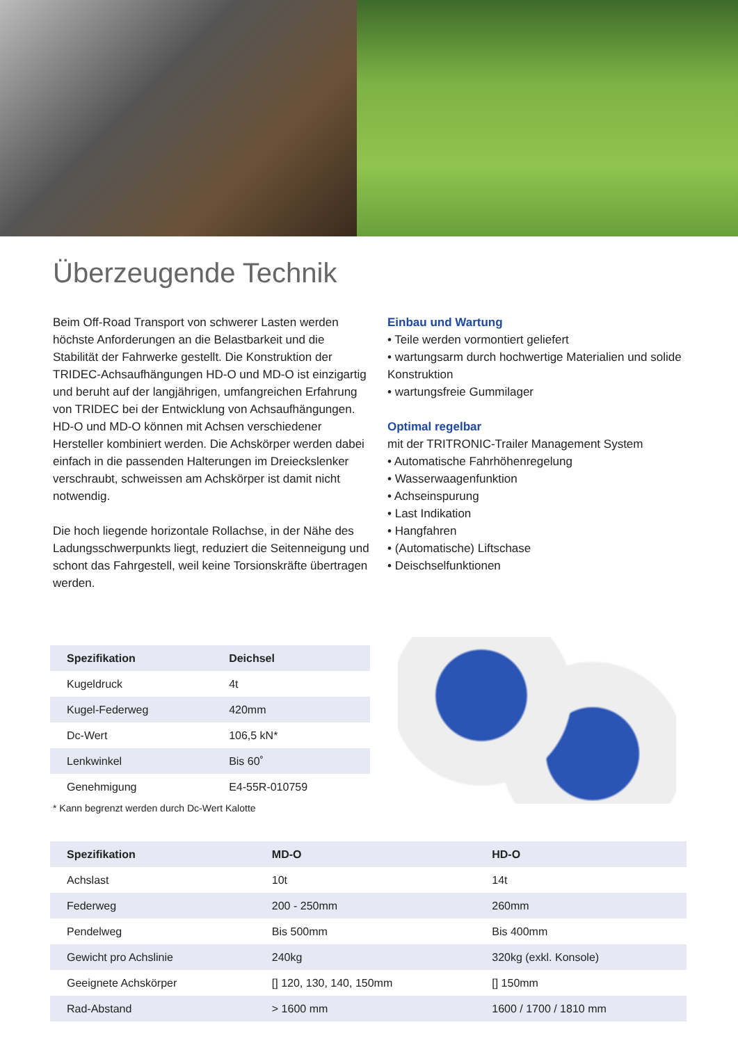Überzeugende Technik
Beim Off-Road Transport von schwerer Lasten werden höchste Anforderungen an die Belastbarkeit und die Stabilität der Fahrwerke gestellt. Die Konstruktion der TRIDEC-Achsaufhängungen HD-O und MD-O ist einzigartig und beruht auf der langjährigen, umfangreichen Erfahrung von TRIDEC bei der Entwicklung von Achsaufhängungen. HD-O und MD-O können mit Achsen verschiedener Hersteller kombiniert werden. Die Achskörper werden dabei einfach in die passenden Halterungen im Dreieckslenker verschraubt, schweissen am Achskörper ist damit nicht notwendig.
Die hoch liegende horizontale Rollachse, in der Nähe des Ladungsschwerpunkts liegt, reduziert die Seitenneigung und schont das Fahrgestell, weil keine Torsionskräfte übertragen werden.
Einbau und Wartung
• Teile werden vormontiert geliefert
• wartungsarm durch hochwertige Materialien und solide Konstruktion
• wartungsfreie Gummilager
Optimal regelbar
mit der TRITRONIC-Trailer Management System
• Automatische Fahrhöhenregelung
• Wasserwaagenfunktion
• Achseinspurung
• Last Indikation
• Hangfahren
• (Automatische) Liftschase
• Deischselfunktionen
| Spezifikation | Deichsel |
| --- | --- |
| Kugeldruck | 4t |
| Kugel-Federweg | 420mm |
| Dc-Wert | 106,5 kN* |
| Lenkwinkel | Bis 60˚ |
| Genehmigung | E4-55R-010759 |
* Kann begrenzt werden durch Dc-Wert Kalotte
| Spezifikation | MD-O | HD-O |
| --- | --- | --- |
| Achslast | 10t | 14t |
| Federweg | 200 - 250mm | 260mm |
| Pendelweg | Bis 500mm | Bis 400mm |
| Gewicht pro Achslinie | 240kg | 320kg (exkl. Konsole) |
| Geeignete Achskörper | [] 120, 130, 140, 150mm | [] 150mm |
| Rad-Abstand | > 1600 mm | 1600 / 1700 / 1810 mm |